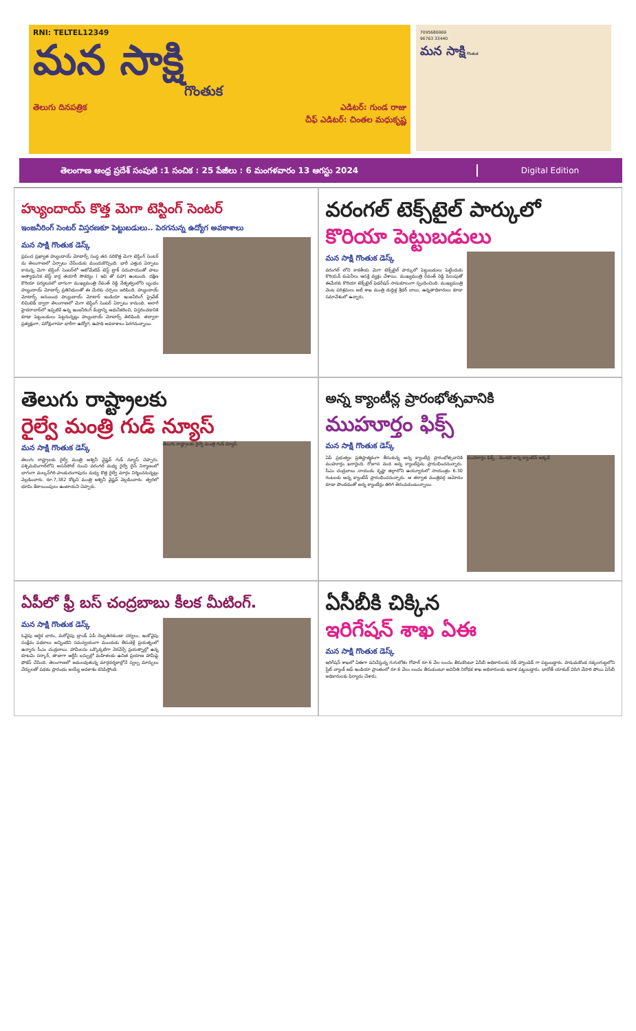RNI: TELTEL12349
మన సాక్షి
గొంతుక
తెలుగు దినపత్రిక ఎడిటర్: గుండ రాజు
చీఫ్ ఎడిటర్: చింతల మధుకృష్ణ
7095686969
96763 33440
మన సాక్షి గొంతుక
తెలంగాణ ఆంధ్ర ప్రదేశ్ సంపుటి :1 సంచిక : 25 పేజీలు : 6 మంగళవారం 13 ఆగస్టు 2024
Digital Edition
హ్యుందాయ్ కొత్త మెగా టెస్టింగ్ సెంటర్
ఇంజనీరింగ్ సెంటర్ విస్తరణకూ పెట్టుబడులు.. పెరగనున్న ఉద్యోగ అవకాశాలు
మన సాక్షి గొంతుక డెస్క్
ప్రపంచ ప్రఖ్యాత హ్యుందాయ్ మోటార్స్ సంస్థ తన సరికొత్త మెగా టెస్టింగ్ సెంటర్ ను తెలంగాణలో ఏర్పాటు చేసేందుకు ముందుకొచ్చింది. భారీ ఎత్తున ఏర్పాటు కానున్న మెగా టెస్టింగ్ సెంటర్‌లో ఆటోమేటివ్ టెస్ట్ ట్రాక్ సదుపాయంతో పాటు అత్యాధునిక టెస్ట్ కార్ల తయారీ సౌకర్యం ( ఇవి తో సహా) ఉంటుంది. దక్షిణ కొరియా పర్యటనలో భాగంగా ముఖ్యమంత్రి రేవంత్ రెడ్డి నేతృత్వంలోని బృందం హ్యుందాయ్ మోటార్స్ ప్రతినిధులతో ఈ మేరకు చర్చలు జరిపింది. హ్యుందాయ్ మోటార్స్ అనుబంధ హ్యుందాయ్ మోటార్ ఇండియా ఇంజనీరింగ్ ప్రైవేట్ లిమిటెడ్ ద్వారా తెలంగాణలో మెగా టెస్టింగ్ సెంటర్ ఏర్పాటు కానుంది. అలాగే హైదరాబాద్‌లో ఇప్పటికే ఉన్న ఇంజనీరింగ్ కేంద్రాన్ని ఆధునీకరించి, విస్తరించడానికి కూడా పెట్టుబడులు పెట్టనున్నట్లు హ్యుందాయ్ మోటార్స్ తెలిపింది. తద్వారా ప్రత్యక్షంగా, పరోక్షంగానూ భారీగా ఉద్యోగ, ఉపాధి అవకాశాలు పెరగనున్నాయి.
వరంగల్ టెక్స్‌టైల్ పార్కులో
కొరియా పెట్టుబడులు
మన సాక్షి గొంతుక డెస్క్
వరంగల్ లోని కాకతీయ మెగా టెక్స్‌టైల్ పార్కులో పెట్టుబడులు పెట్టేందుకు కొరియన్ కంపెనీలు ఆసక్తి వ్యక్తం చేశాయి. ముఖ్యమంత్రి రేవంత్ రెడ్డి పిలుపుతో ఈమేరకు కొరియా టెక్స్‌టైల్ ఫెడరేషన్ సానుకూలంగా స్పందించింది. ముఖ్యమంత్రి వెంట పరిశ్రమలు ఐటీ శాఖ మంత్రి దుద్దిళ్ల శ్రీధర్ బాబు, ఉన్నతాధికారులు కూడా సమావేశంలో ఉన్నారు.
తెలుగు రాష్ట్రాలకు
రైల్వే మంత్రి గుడ్ న్యూస్
తెలుగు రాష్ట్రాలకు రైల్వే మంత్రి గుడ్ న్యూస్
మన సాక్షి గొంతుక డెస్క్
తెలుగు రాష్ట్రాలకు రైల్వే మంత్రి అశ్వినీ వైష్ణవ్ గుడ్ న్యూస్ చెప్పారు. పశ్చిమబెంగాల్‌లోని అసన్‌సోల్ నుంచి వరంగల్ మధ్య రైల్వే లైన్ నిర్మాణంలో భాగంగా మల్కన్‌గిరి-పాండురంగాపురం మధ్య కొత్త రైల్వే మార్గం నిర్మించనున్నట్లు వెల్లడించారు. రూ.7,382 కోట్లని మంత్రి అశ్వినీ వైష్ణవ్ వెల్లడించారు. త్వరలో భూమి కేటాయింపులు ఉంటాయని చెప్పారు.
అన్న క్యాంటీన్ల ప్రారంభోత్సవానికి
ముహూర్తం ఫిక్స్
మన సాక్షి గొంతుక డెస్క్
ముహూర్తం ఫిక్స్.. మొదటి అన్న క్యాంటీన్ అక్కడే
ఏపీ ప్రభుత్వం ప్రతిష్టాత్మకంగా తీసుకున్న అన్న క్యాంటీన్ల ప్రారంభోత్సవానికి ముహూర్తం ఖరారైంది. రోజూన వంద అన్న క్యాంటీన్లను ప్రారంభించనున్నారు. సీఎం చంద్రబాబు నాయుడు కృష్ణా జిల్లాలోని ఉయ్యూరులో సాయంత్రం 6.30 గంటలకు అన్న క్యాంటీన్ ప్రారంభించనున్నారు. ఆ తర్వాత మంత్రివర్గ ఆమోదం కూడా పొందడంతో అన్న క్యాంటీన్లు తిరిగి తెరుచుకుంటున్నాయి.
ఏపీలో ఫ్రీ బస్ చంద్రబాబు కీలక మీటింగ్.
మన సాక్షి గొంతుక డెస్క్
ఓవైపు ఆర్థిక భారం, మరోవైపు బ్రాండ్ ఏపీ దెబ్బతినకుండా చర్యలు, ఇంకోవైపు సంక్షేమ పథకాలు అన్నింటిని సమన్వయంగా ముందుకు తీసుకెళ్లే ప్రయత్నంలో ఉన్నారు సీఎం చంద్రబాబు. హామీలను ఒక్కొక్కటిగా నెరవేర్చే ప్రయత్నాల్లో ఉన్న కూటమి సర్కార్, తాజాగా ఆర్టీసీ బస్సుల్లో మహిళలకు ఉచిత ప్రయాణ హామీపై ఫోకస్ చేసింది. తెలంగాణలో అమలవుతున్న మార్గదర్శకాల్లోనే స్వల్ప మార్పులు చేర్పులతో పథకం ప్రారంభం అయ్యే అవకాశం కనిపిస్తోంది.
ఏసీబీకి చిక్కిన
ఇరిగేషన్ శాఖ ఏఈ
మన సాక్షి గొంతుక డెస్క్
ఇరిగేషన్ శాఖలో ఏఈగా పనిచేస్తున్న గుగులోతు గోపాల్ రూ.6 వేల లంచం తీసుకొంటూ ఏసీబీ అధికారులకు రెడ్ హ్యాండెడ్ గా పట్టుబడ్డారు. హనుమకొండ నక్కలగుట్టలోని స్టేట్ బ్యాంక్ ఆఫ్ ఇండియా ప్రాంతంలో రూ.6 వేలు లంచం తీసుకుంటూ అవినీతి నిరోధక శాఖ అధికారులకు ఇవాళ పట్టుబడ్డారు. భానోత్ యాకుబ్ విసిగి వేసారి పోయి ఏసీబీ అధికారులకు ఫిర్యాదు చేశారు.